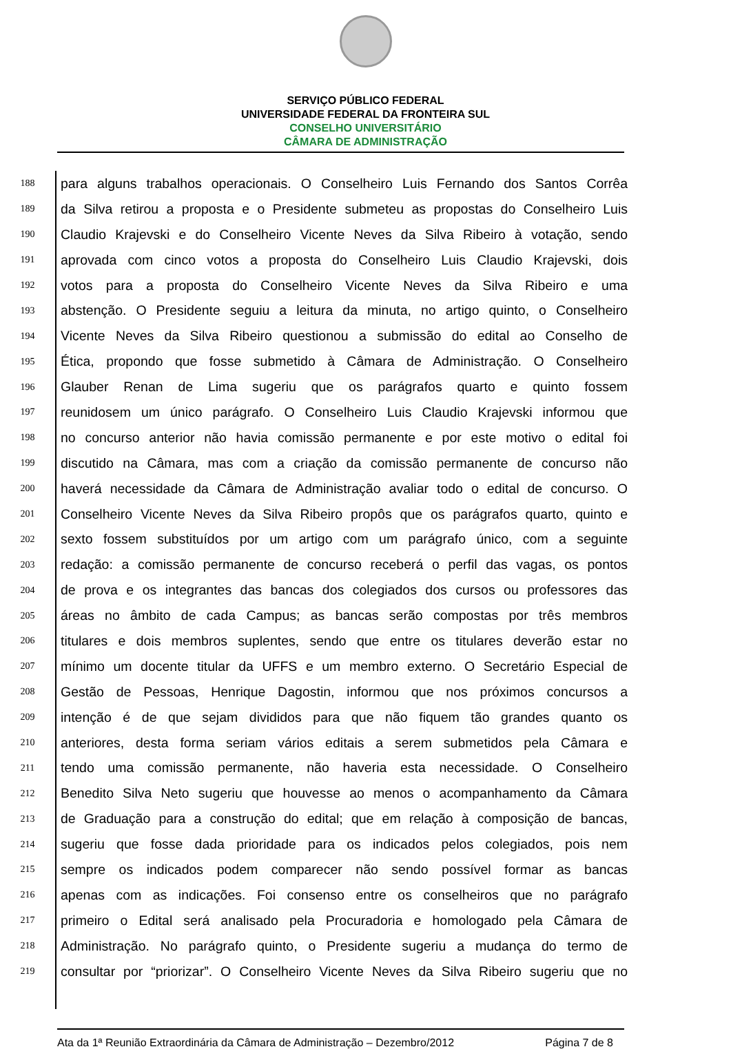SERVIÇO PÚBLICO FEDERAL
UNIVERSIDADE FEDERAL DA FRONTEIRA SUL
CONSELHO UNIVERSITÁRIO
CÂMARA DE ADMINISTRAÇÃO
188
para alguns trabalhos operacionais. O Conselheiro Luis Fernando dos Santos Corrêa
189
da Silva retirou a proposta e o Presidente submeteu as propostas do Conselheiro Luis
190
Claudio Krajevski e do Conselheiro Vicente Neves da Silva Ribeiro à votação, sendo
191
aprovada com cinco votos a proposta do Conselheiro Luis Claudio Krajevski, dois
192
votos para a proposta do Conselheiro Vicente Neves da Silva Ribeiro e uma
193
abstenção. O Presidente seguiu a leitura da minuta, no artigo quinto, o Conselheiro
194
Vicente Neves da Silva Ribeiro questionou a submissão do edital ao Conselho de
195
Ética, propondo que fosse submetido à Câmara de Administração. O Conselheiro
196
Glauber Renan de Lima sugeriu que os parágrafos quarto e quinto fossem
197
reunidosem um único parágrafo. O Conselheiro Luis Claudio Krajevski informou que
198
no concurso anterior não havia comissão permanente e por este motivo o edital foi
199
discutido na Câmara, mas com a criação da comissão permanente de concurso não
200
haverá necessidade da Câmara de Administração avaliar todo o edital de concurso. O
201
Conselheiro Vicente Neves da Silva Ribeiro propôs que os parágrafos quarto, quinto e
202
sexto fossem substituídos por um artigo com um parágrafo único, com a seguinte
203
redação: a comissão permanente de concurso receberá o perfil das vagas, os pontos
204
de prova e os integrantes das bancas dos colegiados dos cursos ou professores das
205
áreas no âmbito de cada Campus; as bancas serão compostas por três membros
206
titulares e dois membros suplentes, sendo que entre os titulares deverão estar no
207
mínimo um docente titular da UFFS e um membro externo. O Secretário Especial de
208
Gestão de Pessoas, Henrique Dagostin, informou que nos próximos concursos a
209
intenção é de que sejam divididos para que não fiquem tão grandes quanto os
210
anteriores, desta forma seriam vários editais a serem submetidos pela Câmara e
211
tendo uma comissão permanente, não haveria esta necessidade. O Conselheiro
212
Benedito Silva Neto sugeriu que houvesse ao menos o acompanhamento da Câmara
213
de Graduação para a construção do edital; que em relação à composição de bancas,
214
sugeriu que fosse dada prioridade para os indicados pelos colegiados, pois nem
215
sempre os indicados podem comparecer não sendo possível formar as bancas
216
apenas com as indicações. Foi consenso entre os conselheiros que no parágrafo
217
primeiro o Edital será analisado pela Procuradoria e homologado pela Câmara de
218
Administração. No parágrafo quinto, o Presidente sugeriu a mudança do termo de
219
consultar por “priorizar”. O Conselheiro Vicente Neves da Silva Ribeiro sugeriu que no
Ata da 1ª Reunião Extraordinária da Câmara de Administração – Dezembro/2012 Página 7 de 8